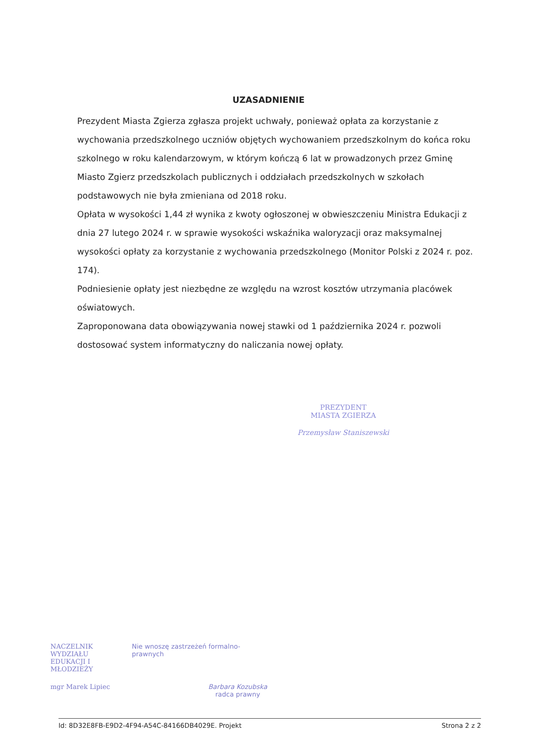UZASADNIENIE
Prezydent Miasta Zgierza zgłasza projekt uchwały, ponieważ opłata za korzystanie z wychowania przedszkolnego uczniów objętych wychowaniem przedszkolnym do końca roku szkolnego w roku kalendarzowym, w którym kończą 6 lat w prowadzonych przez Gminę Miasto Zgierz przedszkolach publicznych i oddziałach przedszkolnych w szkołach podstawowych nie była zmieniana od 2018 roku.
Opłata w wysokości 1,44 zł wynika z kwoty ogłoszonej w obwieszczeniu Ministra Edukacji z dnia 27 lutego 2024 r. w sprawie wysokości wskaźnika waloryzacji oraz maksymalnej wysokości opłaty za korzystanie z wychowania przedszkolnego (Monitor Polski z 2024 r. poz. 174).
Podniesienie opłaty jest niezbędne ze względu na wzrost kosztów utrzymania placówek oświatowych.
Zaproponowana data obowiązywania nowej stawki od 1 października 2024 r. pozwoli dostosować system informatyczny do naliczania nowej opłaty.
PREZYDENT
MIASTA ZGIERZA
Przemysław Staniszewski
NACZELNIK WYDZIAŁU
EDUKACJI I MŁODZIEŻY Nie wnoszę zastrzeżeń formalno-prawnych
mgr Marek Lipiec Barbara Kozubska
radca prawny
Id: 8D32E8FB-E9D2-4F94-A54C-84166DB4029E. Projekt Strona 2 z 2